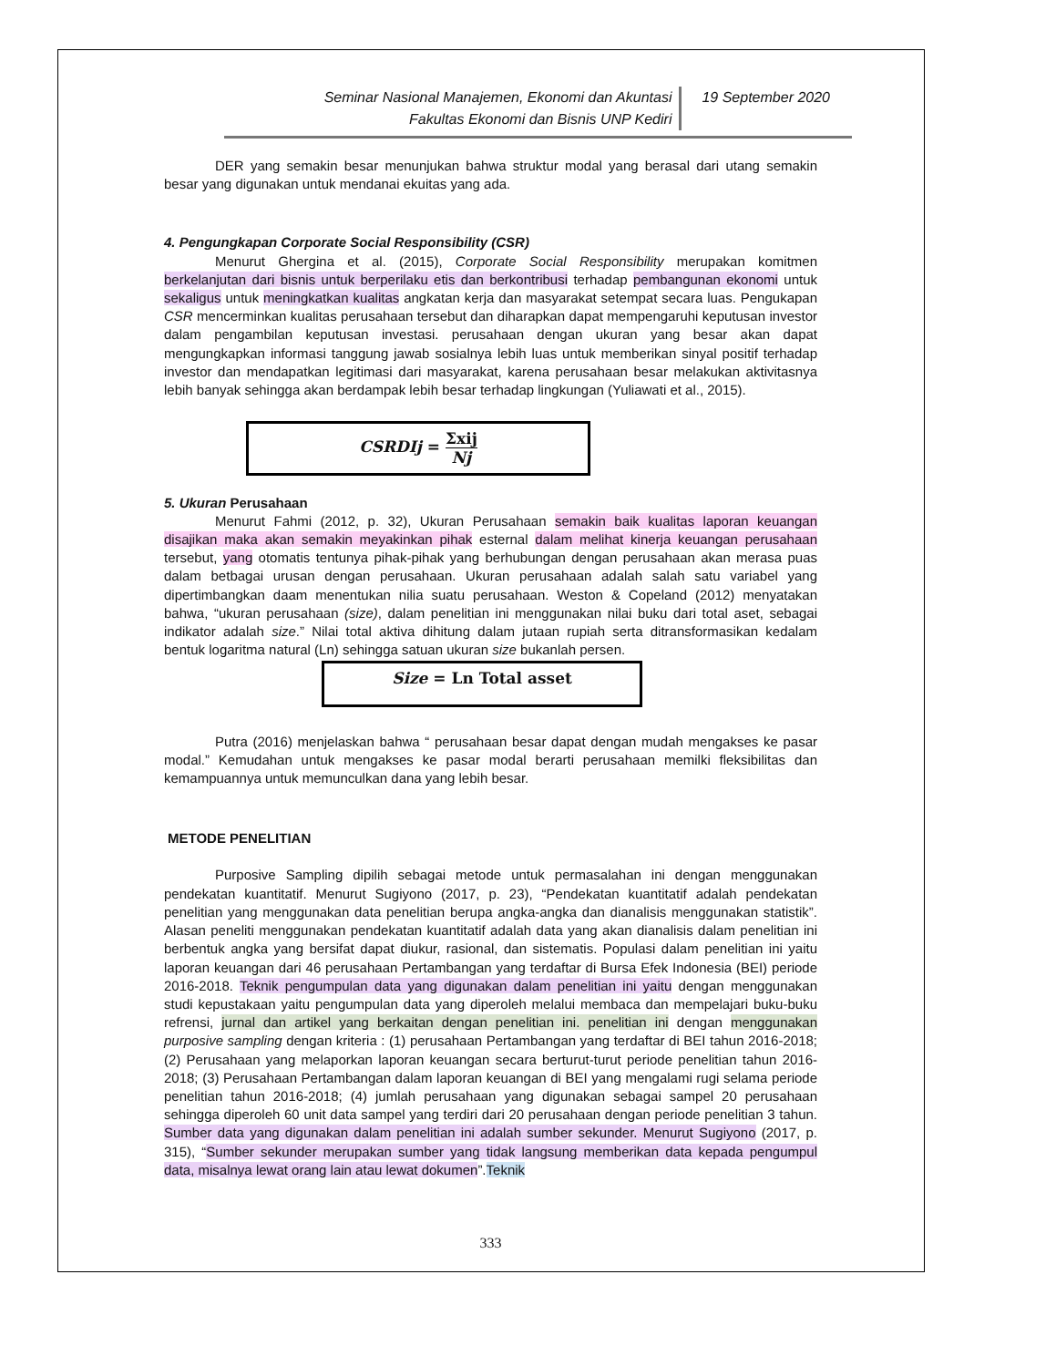Seminar Nasional Manajemen, Ekonomi dan Akuntasi
Fakultas Ekonomi dan Bisnis UNP Kediri
19 September 2020
DER yang semakin besar menunjukan bahwa struktur modal yang berasal dari utang semakin besar yang digunakan untuk mendanai ekuitas yang ada.
4. Pengungkapan Corporate Social Responsibility (CSR)
Menurut Ghergina et al. (2015), Corporate Social Responsibility merupakan komitmen berkelanjutan dari bisnis untuk berperilaku etis dan berkontribusi terhadap pembangunan ekonomi untuk sekaligus untuk meningkatkan kualitas angkatan kerja dan masyarakat setempat secara luas. Pengukapan CSR mencerminkan kualitas perusahaan tersebut dan diharapkan dapat mempengaruhi keputusan investor dalam pengambilan keputusan investasi. perusahaan dengan ukuran yang besar akan dapat mengungkapkan informasi tanggung jawab sosialnya lebih luas untuk memberikan sinyal positif terhadap investor dan mendapatkan legitimasi dari masyarakat, karena perusahaan besar melakukan aktivitasnya lebih banyak sehingga akan berdampak lebih besar terhadap lingkungan (Yuliawati et al., 2015).
CSRDIj = Σxij Nj
5. Ukuran Perusahaan
Menurut Fahmi (2012, p. 32), Ukuran Perusahaan semakin baik kualitas laporan keuangan disajikan maka akan semakin meyakinkan pihak esternal dalam melihat kinerja keuangan perusahaan tersebut, yang otomatis tentunya pihak-pihak yang berhubungan dengan perusahaan akan merasa puas dalam betbagai urusan dengan perusahaan. Ukuran perusahaan adalah salah satu variabel yang dipertimbangkan daam menentukan nilia suatu perusahaan. Weston & Copeland (2012) menyatakan bahwa, “ukuran perusahaan (size), dalam penelitian ini menggunakan nilai buku dari total aset, sebagai indikator adalah size.” Nilai total aktiva dihitung dalam jutaan rupiah serta ditransformasikan kedalam bentuk logaritma natural (Ln) sehingga satuan ukuran size bukanlah persen.
Size = Ln Total asset
Putra (2016) menjelaskan bahwa “ perusahaan besar dapat dengan mudah mengakses ke pasar modal.” Kemudahan untuk mengakses ke pasar modal berarti perusahaan memilki fleksibilitas dan kemampuannya untuk memunculkan dana yang lebih besar.
METODE PENELITIAN
Purposive Sampling dipilih sebagai metode untuk permasalahan ini dengan menggunakan pendekatan kuantitatif. Menurut Sugiyono (2017, p. 23), “Pendekatan kuantitatif adalah pendekatan penelitian yang menggunakan data penelitian berupa angka-angka dan dianalisis menggunakan statistik”. Alasan peneliti menggunakan pendekatan kuantitatif adalah data yang akan dianalisis dalam penelitian ini berbentuk angka yang bersifat dapat diukur, rasional, dan sistematis. Populasi dalam penelitian ini yaitu laporan keuangan dari 46 perusahaan Pertambangan yang terdaftar di Bursa Efek Indonesia (BEI) periode 2016-2018. Teknik pengumpulan data yang digunakan dalam penelitian ini yaitu dengan menggunakan studi kepustakaan yaitu pengumpulan data yang diperoleh melalui membaca dan mempelajari buku-buku refrensi, jurnal dan artikel yang berkaitan dengan penelitian ini. penelitian ini dengan menggunakan purposive sampling dengan kriteria : (1) perusahaan Pertambangan yang terdaftar di BEI tahun 2016-2018; (2) Perusahaan yang melaporkan laporan keuangan secara berturut-turut periode penelitian tahun 2016-2018; (3) Perusahaan Pertambangan dalam laporan keuangan di BEI yang mengalami rugi selama periode penelitian tahun 2016-2018; (4) jumlah perusahaan yang digunakan sebagai sampel 20 perusahaan sehingga diperoleh 60 unit data sampel yang terdiri dari 20 perusahaan dengan periode penelitian 3 tahun. Sumber data yang digunakan dalam penelitian ini adalah sumber sekunder. Menurut Sugiyono (2017, p. 315), “Sumber sekunder merupakan sumber yang tidak langsung memberikan data kepada pengumpul data, misalnya lewat orang lain atau lewat dokumen”.Teknik
333